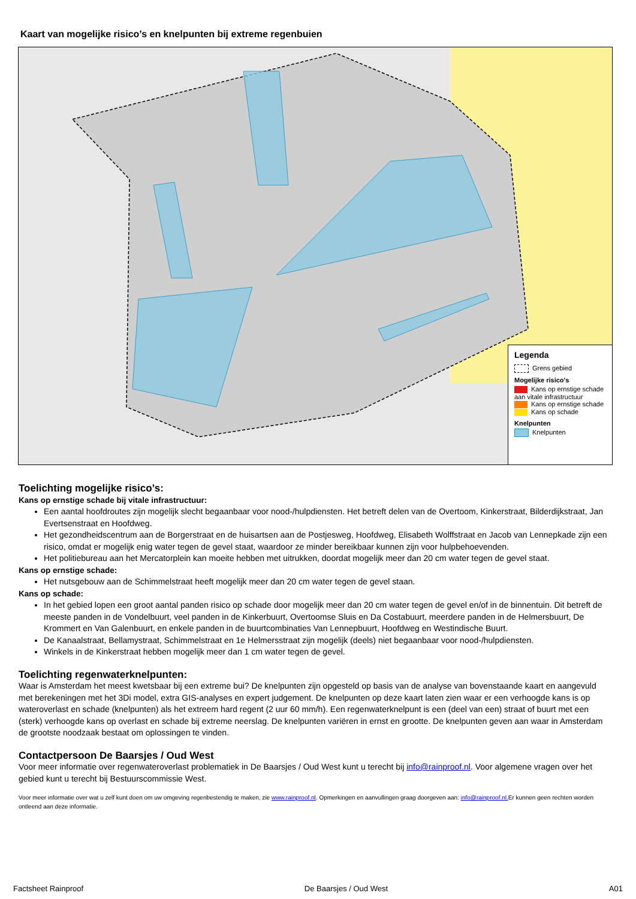Kaart van mogelijke risico’s en knelpunten bij extreme regenbuien
Legenda
Grens gebied
Mogelijke risico's
Kans op ernstige schade aan vitale infrastructuur
Kans op ernstige schade
Kans op schade
Knelpunten
Knelpunten
Toelichting mogelijke risico’s:
Kans op ernstige schade bij vitale infrastructuur:
Een aantal hoofdroutes zijn mogelijk slecht begaanbaar voor nood-/hulpdiensten. Het betreft delen van de Overtoom, Kinkerstraat, Bilderdijkstraat, Jan Evertsenstraat en Hoofdweg.
Het gezondheidscentrum aan de Borgerstraat en de huisartsen aan de Postjesweg, Hoofdweg, Elisabeth Wolffstraat en Jacob van Lennepkade zijn een risico, omdat er mogelijk enig water tegen de gevel staat, waardoor ze minder bereikbaar kunnen zijn voor hulpbehoevenden.
Het politiebureau aan het Mercatorplein kan moeite hebben met uitrukken, doordat mogelijk meer dan 20 cm water tegen de gevel staat.
Kans op ernstige schade:
Het nutsgebouw aan de Schimmelstraat heeft mogelijk meer dan 20 cm water tegen de gevel staan.
Kans op schade:
In het gebied lopen een groot aantal panden risico op schade door mogelijk meer dan 20 cm water tegen de gevel en/of in de binnentuin. Dit betreft de meeste panden in de Vondelbuurt, veel panden in de Kinkerbuurt, Overtoomse Sluis en Da Costabuurt, meerdere panden in de Helmersbuurt, De Krommert en Van Galenbuurt, en enkele panden in de buurtcombinaties Van Lennepbuurt, Hoofdweg en Westindische Buurt.
De Kanaalstraat, Bellamystraat, Schimmelstraat en 1e Helmersstraat zijn mogelijk (deels) niet begaanbaar voor nood-/hulpdiensten.
Winkels in de Kinkerstraat hebben mogelijk meer dan 1 cm water tegen de gevel.
Toelichting regenwaterknelpunten:
Waar is Amsterdam het meest kwetsbaar bij een extreme bui? De knelpunten zijn opgesteld op basis van de analyse van bovenstaande kaart en aangevuld met berekeningen met het 3Di model, extra GIS-analyses en expert judgement. De knelpunten op deze kaart laten zien waar er een verhoogde kans is op wateroverlast en schade (knelpunten) als het extreem hard regent (2 uur 60 mm/h). Een regenwaterknelpunt is een (deel van een) straat of buurt met een (sterk) verhoogde kans op overlast en schade bij extreme neerslag. De knelpunten variëren in ernst en grootte. De knelpunten geven aan waar in Amsterdam de grootste noodzaak bestaat om oplossingen te vinden.
Contactpersoon De Baarsjes / Oud West
Voor meer informatie over regenwateroverlast problematiek in De Baarsjes / Oud West kunt u terecht bij info@rainproof.nl. Voor algemene vragen over het gebied kunt u terecht bij Bestuurscommissie West.
Voor meer informatie over wat u zelf kunt doen om uw omgeving regenbestendig te maken, zie www.rainproof.nl. Opmerkingen en aanvullingen graag doorgeven aan: info@rainproof.nl. Er kunnen geen rechten worden ontleend aan deze informatie.
Factsheet Rainproof De Baarsjes / Oud West A01